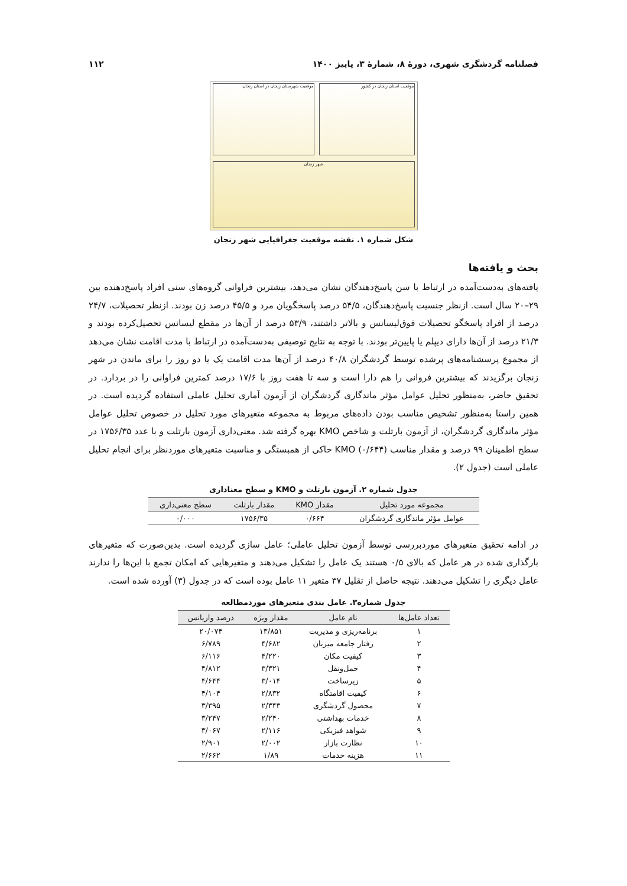فصلنامه گردشگری شهری، دورهٔ ۸، شمارهٔ ۳، پاییز ۱۴۰۰ ۱۱۲
موقعیت استان زنجان در کشور موقعیت شهرستان زنجان در استان زنجان
شهر زنجان
شکل شماره ۱. نقشه موقعیت جغرافیایی شهر زنجان
بحث و یافته‌ها
یافته‌های به‌دست‌آمده در ارتباط با سن پاسخ‌دهندگان نشان می‌دهد، بیشترین فراوانی گروه‌های سنی افراد پاسخ‌دهنده بین ۲۹–۲۰ سال است. ازنظر جنسیت پاسخ‌دهندگان، ۵۴/۵ درصد پاسخگویان مرد و ۴۵/۵ درصد زن بودند. ازنظر تحصیلات، ۲۴/۷ درصد از افراد پاسخگو تحصیلات فوق‌لیسانس و بالاتر داشتند، ۵۳/۹ درصد از آن‌ها در مقطع لیسانس تحصیل‌کرده بودند و ۲۱/۳ درصد از آن‌ها دارای دیپلم یا پایین‌تر بودند. با توجه به نتایج توصیفی به‌دست‌آمده در ارتباط با مدت اقامت نشان می‌دهد از مجموع پرسشنامه‌های پرشده توسط گردشگران ۴۰/۸ درصد از آن‌ها مدت اقامت یک یا دو روز را برای ماندن در شهر زنجان برگزیدند که بیشترین فروانی را هم دارا است و سه تا هفت روز با ۱۷/۶ درصد کمترین فراوانی را در بردارد. در تحقیق حاضر، به‌منظور تحلیل عوامل مؤثر ماندگاری گردشگران از آزمون آماری تحلیل عاملی استفاده گردیده است. در همین راستا به‌منظور تشخیص مناسب بودن داده‌های مربوط به مجموعه متغیرهای مورد تحلیل در خصوص تحلیل عوامل مؤثر ماندگاری گردشگران، از آزمون بارتلت و شاخص KMO بهره گرفته شد. معنی‌داری آزمون بارتلت و با عدد ۱۷۵۶/۳۵ در سطح اطمینان ۹۹ درصد و مقدار مناسب KMO (۰/۶۴۴) حاکی از همبستگی و مناسبت متغیرهای موردنظر برای انجام تحلیل عاملی است (جدول ۲).
جدول شماره ۲. آزمون بارتلت و KMO و سطح معناداری
| مجموعه مورد تحلیل | مقدار KMO | مقدار بارتلت | سطح معنی‌داری |
| --- | --- | --- | --- |
| عوامل مؤثر ماندگاری گردشگران | ۰/۶۶۴ | ۱۷۵۶/۳۵ | ۰/۰۰۰ |
در ادامه تحقیق متغیرهای موردبررسی توسط آزمون تحلیل عاملی؛ عامل سازی گردیده است. بدین‌صورت که متغیرهای بارگذاری شده در هر عامل که بالای ۰/۵ هستند یک عامل را تشکیل می‌دهند و متغیرهایی که امکان تجمع با این‌ها را ندارند عامل دیگری را تشکیل می‌دهند. نتیجه حاصل از تقلیل ۳۷ متغیر ۱۱ عامل بوده است که در جدول (۳) آورده شده است.
جدول شماره۳. عامل بندی متغیرهای موردمطالعه
| تعداد عامل‌ها | نام عامل | مقدار ویژه | درصد واریانس |
| --- | --- | --- | --- |
| ۱ | برنامه‌ریزی و مدیریت | ۱۳/۸۵۱ | ۲۰/۰۷۴ |
| ۲ | رفتار جامعه میزبان | ۴/۶۸۲ | ۶/۷۸۹ |
| ۳ | کیفیت مکان | ۴/۲۲۰ | ۶/۱۱۶ |
| ۴ | حمل‌ونقل | ۳/۳۲۱ | ۴/۸۱۲ |
| ۵ | زیرساخت | ۳/۰۱۴ | ۴/۶۴۴ |
| ۶ | کیفیت اقامتگاه | ۲/۸۳۲ | ۴/۱۰۴ |
| ۷ | محصول گردشگری | ۲/۳۴۳ | ۳/۳۹۵ |
| ۸ | خدمات بهداشتی | ۲/۲۴۰ | ۳/۲۴۷ |
| ۹ | شواهد فیزیکی | ۲/۱۱۶ | ۳/۰۶۷ |
| ۱۰ | نظارت بازار | ۲/۰۰۲ | ۲/۹۰۱ |
| ۱۱ | هزینه خدمات | ۱/۸۹ | ۲/۶۶۲ |